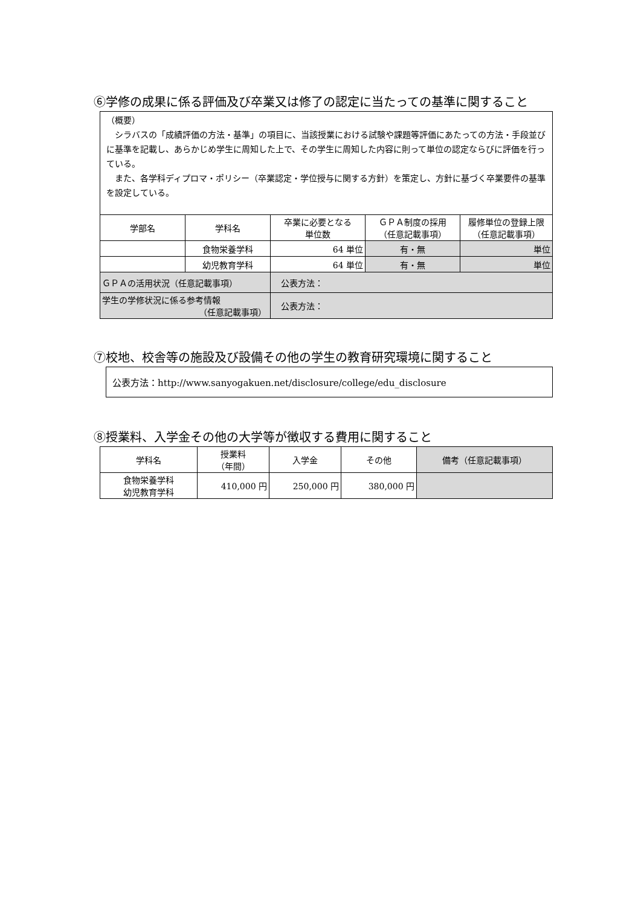⑥学修の成果に係る評価及び卒業又は修了の認定に当たっての基準に関すること
（概要）
　シラバスの「成績評価の方法・基準」の項目に、当該授業における試験や課題等評価にあたっての方法・手段並びに基準を記載し、あらかじめ学生に周知した上で、その学生に周知した内容に則って単位の認定ならびに評価を行っている。
　また、各学科ディプロマ・ポリシー（卒業認定・学位授与に関する方針）を策定し、方針に基づく卒業要件の基準を設定している。
| 学部名 | 学科名 | 卒業に必要となる 単位数 | ＧＰＡ制度の採用 （任意記載事項） | 履修単位の登録上限 （任意記載事項） |
| --- | --- | --- | --- | --- |
| | 食物栄養学科 | 64 単位 | 有・無 | 単位 |
| | 幼児教育学科 | 64 単位 | 有・無 | 単位 |
| ＧＰＡの活用状況（任意記載事項） | | 公表方法： | | |
| 学生の学修状況に係る参考情報 （任意記載事項） | | 公表方法： | | |
⑦校地、校舎等の施設及び設備その他の学生の教育研究環境に関すること
公表方法：http://www.sanyogakuen.net/disclosure/college/edu_disclosure
⑧授業料、入学金その他の大学等が徴収する費用に関すること
| 学科名 | 授業料 （年間） | 入学金 | その他 | 備考（任意記載事項） |
| --- | --- | --- | --- | --- |
| 食物栄養学科 幼児教育学科 | 410,000 円 | 250,000 円 | 380,000 円 | |